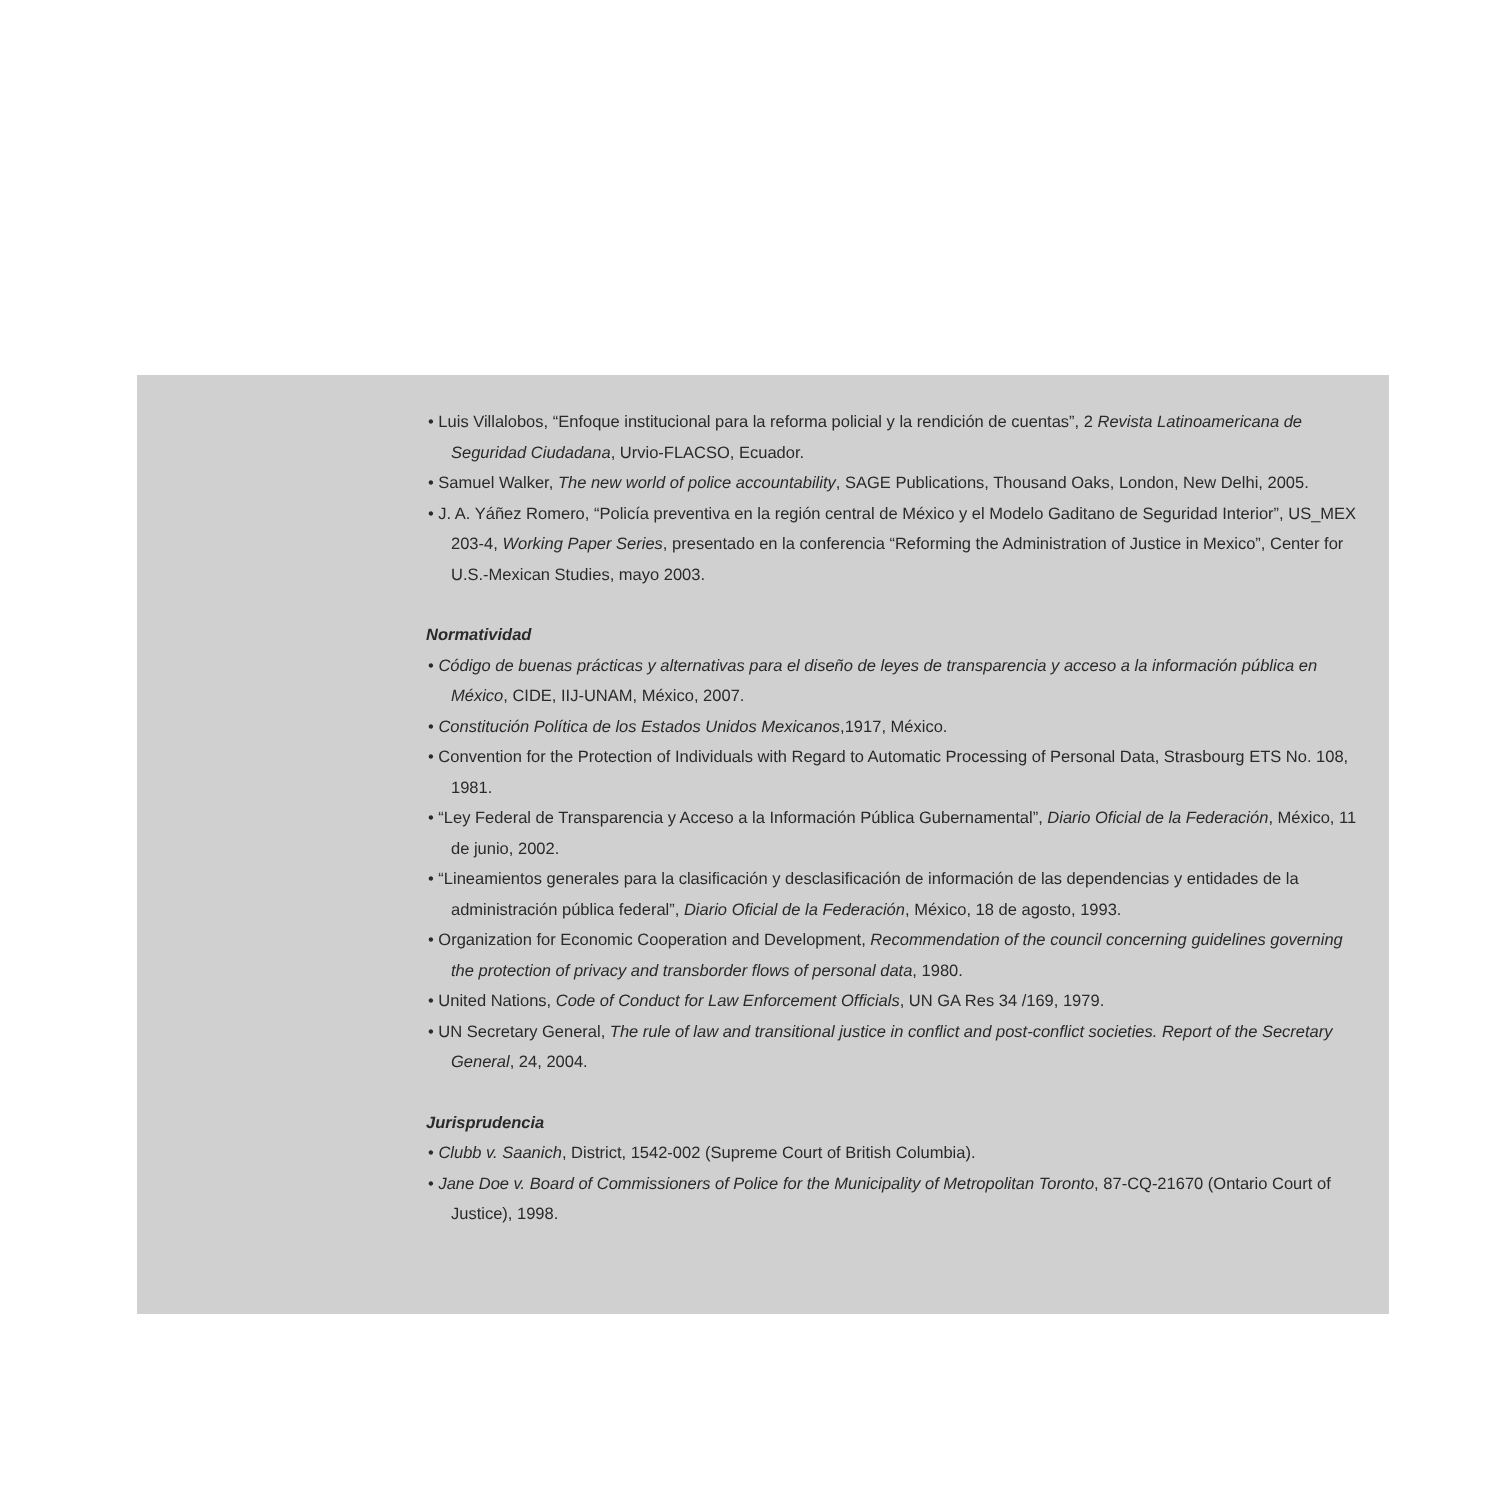• Luis Villalobos, “Enfoque institucional para la reforma policial y la rendición de cuentas”, 2 Revista Latinoamericana de Seguridad Ciudadana, Urvio-FLACSO, Ecuador.
• Samuel Walker, The new world of police accountability, SAGE Publications, Thousand Oaks, London, New Delhi, 2005.
• J. A. Yáñez Romero, “Policía preventiva en la región central de México y el Modelo Gaditano de Seguridad Interior”, US_MEX 203-4, Working Paper Series, presentado en la conferencia “Reforming the Administration of Justice in Mexico”, Center for U.S.-Mexican Studies, mayo 2003.
Normatividad
• Código de buenas prácticas y alternativas para el diseño de leyes de transparencia y acceso a la información pública en México, CIDE, IIJ-UNAM, México, 2007.
• Constitución Política de los Estados Unidos Mexicanos,1917, México.
• Convention for the Protection of Individuals with Regard to Automatic Processing of Personal Data, Strasbourg ETS No. 108, 1981.
• “Ley Federal de Transparencia y Acceso a la Información Pública Gubernamental”, Diario Oficial de la Federación, México, 11 de junio, 2002.
• “Lineamientos generales para la clasificación y desclasificación de información de las dependencias y entidades de la administración pública federal”, Diario Oficial de la Federación, México, 18 de agosto, 1993.
• Organization for Economic Cooperation and Development, Recommendation of the council concerning guidelines governing the protection of privacy and transborder flows of personal data, 1980.
• United Nations, Code of Conduct for Law Enforcement Officials, UN GA Res 34 /169, 1979.
• UN Secretary General, The rule of law and transitional justice in conflict and post-conflict societies. Report of the Secretary General, 24, 2004.
Jurisprudencia
• Clubb v. Saanich, District, 1542-002 (Supreme Court of British Columbia).
• Jane Doe v. Board of Commissioners of Police for the Municipality of Metropolitan Toronto, 87-CQ-21670 (Ontario Court of Justice), 1998.